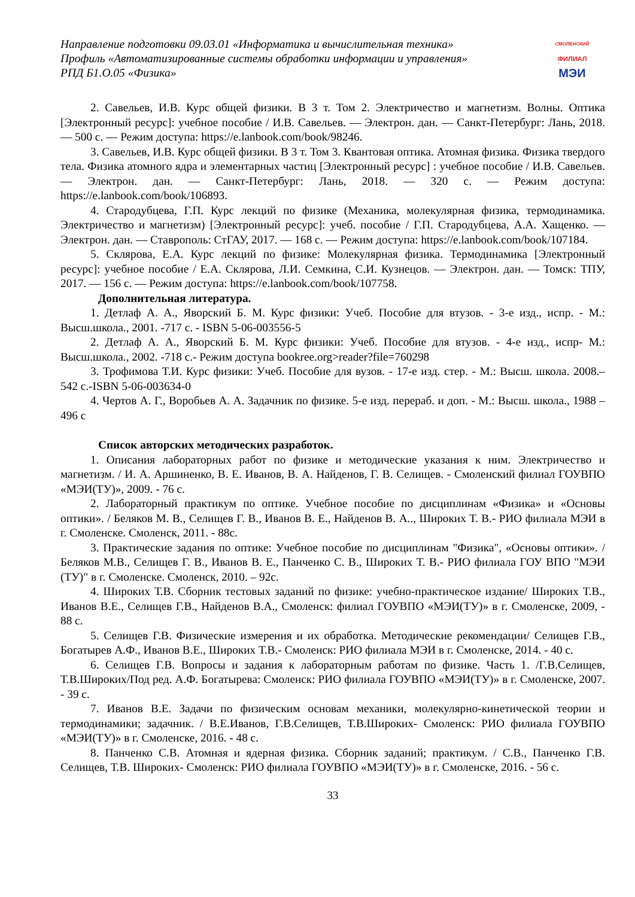Направление подготовки 09.03.01 «Информатика и вычислительная техника»
Профиль «Автоматизированные системы обработки информации и управления»
РПД Б1.О.05 «Физика»
СМОЛЕНСКИЙ
ФИЛИАЛ
МЭИ
2. Савельев, И.В. Курс общей физики. В 3 т. Том 2. Электричество и магнетизм. Волны. Оптика [Электронный ресурс]: учебное пособие / И.В. Савельев. — Электрон. дан. — Санкт-Петербург: Лань, 2018. — 500 с. — Режим доступа: https://e.lanbook.com/book/98246.
3. Савельев, И.В. Курс общей физики. В 3 т. Том 3. Квантовая оптика. Атомная физика. Физика твердого тела. Физика атомного ядра и элементарных частиц [Электронный ресурс] : учебное пособие / И.В. Савельев. — Электрон. дан. — Санкт-Петербург: Лань, 2018. — 320 с. — Режим доступа: https://e.lanbook.com/book/106893.
4. Стародубцева, Г.П. Курс лекций по физике (Механика, молекулярная физика, термодинамика. Электричество и магнетизм) [Электронный ресурс]: учеб. пособие / Г.П. Стародубцева, А.А. Хащенко. — Электрон. дан. — Ставрополь: СтГАУ, 2017. — 168 с. — Режим доступа: https://e.lanbook.com/book/107184.
5. Склярова, Е.А. Курс лекций по физике: Молекулярная физика. Термодинамика [Электронный ресурс]: учебное пособие / Е.А. Склярова, Л.И. Семкина, С.И. Кузнецов. — Электрон. дан. — Томск: ТПУ, 2017. — 156 с. — Режим доступа: https://e.lanbook.com/book/107758.
Дополнительная литература.
1. Детлаф А. А., Яворский Б. М. Курс физики: Учеб. Пособие для втузов. - 3-е изд., испр. - М.: Высш.школа., 2001. -717 с. - ISBN 5-06-003556-5
2. Детлаф А. А., Яворский Б. М. Курс физики: Учеб. Пособие для втузов. - 4-е изд., испр- М.: Высш.школа., 2002. -718 с.- Режим доступа bookree.org>reader?file=760298
3. Трофимова Т.И. Курс физики: Учеб. Пособие для вузов. - 17-е изд. стер. - М.: Высш. школа. 2008.– 542 с.-ISBN 5-06-003634-0
4. Чертов А. Г., Воробьев А. А. Задачник по физике. 5-е изд. перераб. и доп. - М.: Высш. школа., 1988 – 496 с
Список авторских методических разработок.
1. Описания лабораторных работ по физике и методические указания к ним. Электричество и магнетизм. / И. А. Аршиненко, В. Е. Иванов, В. А. Найденов, Г. В. Селищев. - Смоленский филиал ГОУВПО «МЭИ(ТУ)», 2009. - 76 с.
2. Лабораторный практикум по оптике. Учебное пособие по дисциплинам «Физика» и «Основы оптики». / Беляков М. В., Селищев Г. В., Иванов В. Е., Найденов В. А.., Широких Т. В.- РИО филиала МЭИ в г. Смоленске. Смоленск, 2011. - 88с.
3. Практические задания по оптике: Учебное пособие по дисциплинам "Физика", «Основы оптики». / Беляков М.В., Селищев Г. В., Иванов В. Е., Панченко С. В., Широких Т. В.- РИО филиала ГОУ ВПО "МЭИ (ТУ)" в г. Смоленске. Смоленск, 2010. – 92с.
4. Широких Т.В. Сборник тестовых заданий по физике: учебно-практическое издание/ Широких Т.В., Иванов В.Е., Селищев Г.В., Найденов В.А., Смоленск: филиал ГОУВПО «МЭИ(ТУ)» в г. Смоленске, 2009, - 88 с.
5. Селищев Г.В. Физические измерения и их обработка. Методические рекомендации/ Селищев Г.В., Богатырев А.Ф., Иванов В.Е., Широких Т.В.- Смоленск: РИО филиала МЭИ в г. Смоленске, 2014. - 40 с.
6. Селищев Г.В. Вопросы и задания к лабораторным работам по физике. Часть 1. /Г.В.Селищев, Т.В.Широких/Под ред. А.Ф. Богатырева: Смоленск: РИО филиала ГОУВПО «МЭИ(ТУ)» в г. Смоленске, 2007. - 39 с.
7. Иванов В.Е. Задачи по физическим основам механики, молекулярно-кинетической теории и термодинамики; задачник. / В.Е.Иванов, Г.В.Селищев, Т.В.Широких- Смоленск: РИО филиала ГОУВПО «МЭИ(ТУ)» в г. Смоленске, 2016. - 48 с.
8. Панченко С.В. Атомная и ядерная физика. Сборник заданий; практикум. / С.В., Панченко Г.В. Селищев, Т.В. Широких- Смоленск: РИО филиала ГОУВПО «МЭИ(ТУ)» в г. Смоленске, 2016. - 56 с.
33